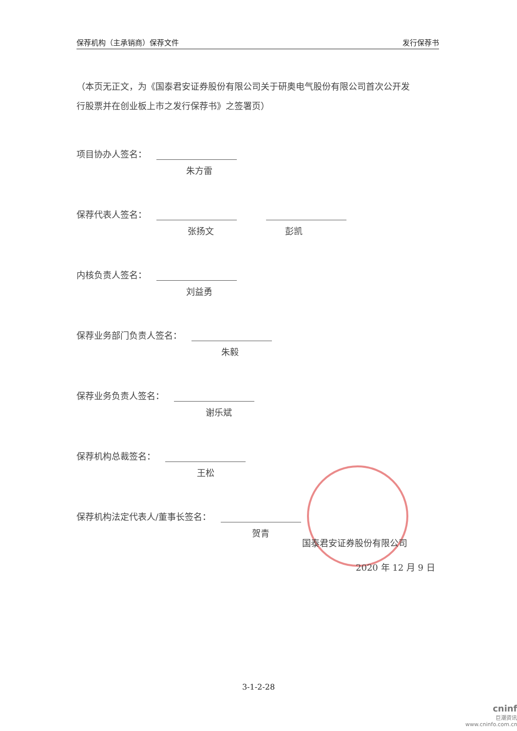保荐机构（主承销商）保荐文件 发行保荐书
（本页无正文，为《国泰君安证券股份有限公司关于研奥电气股份有限公司首次公开发行股票并在创业板上市之发行保荐书》之签署页）
项目协办人签名：
朱方雷
保荐代表人签名：
张扬文 彭凯
内核负责人签名：
刘益勇
保荐业务部门负责人签名：
朱毅
保荐业务负责人签名：
谢乐斌
保荐机构总裁签名：
王松
保荐机构法定代表人/董事长签名：
贺青
国泰君安证券股份有限公司
2020 年 12 月 9 日
3-1-2-28
cninf
巨潮资讯
www.cninfo.com.cn